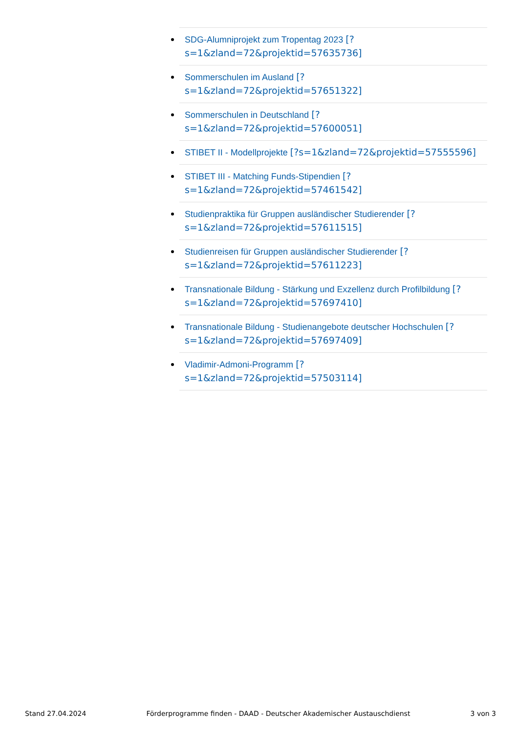SDG-Alumniprojekt zum Tropentag 2023 [?
s=1&zland=72&projektid=57635736]
Sommerschulen im Ausland [?
s=1&zland=72&projektid=57651322]
Sommerschulen in Deutschland [?
s=1&zland=72&projektid=57600051]
STIBET II - Modellprojekte [?s=1&zland=72&projektid=57555596]
STIBET III - Matching Funds-Stipendien [?
s=1&zland=72&projektid=57461542]
Studienpraktika für Gruppen ausländischer Studierender [?
s=1&zland=72&projektid=57611515]
Studienreisen für Gruppen ausländischer Studierender [?
s=1&zland=72&projektid=57611223]
Transnationale Bildung - Stärkung und Exzellenz durch Profilbildung [?
s=1&zland=72&projektid=57697410]
Transnationale Bildung - Studienangebote deutscher Hochschulen [?
s=1&zland=72&projektid=57697409]
Vladimir-Admoni-Programm [?
s=1&zland=72&projektid=57503114]
Stand 27.04.2024 Förderprogramme finden - DAAD - Deutscher Akademischer Austauschdienst 3 von 3